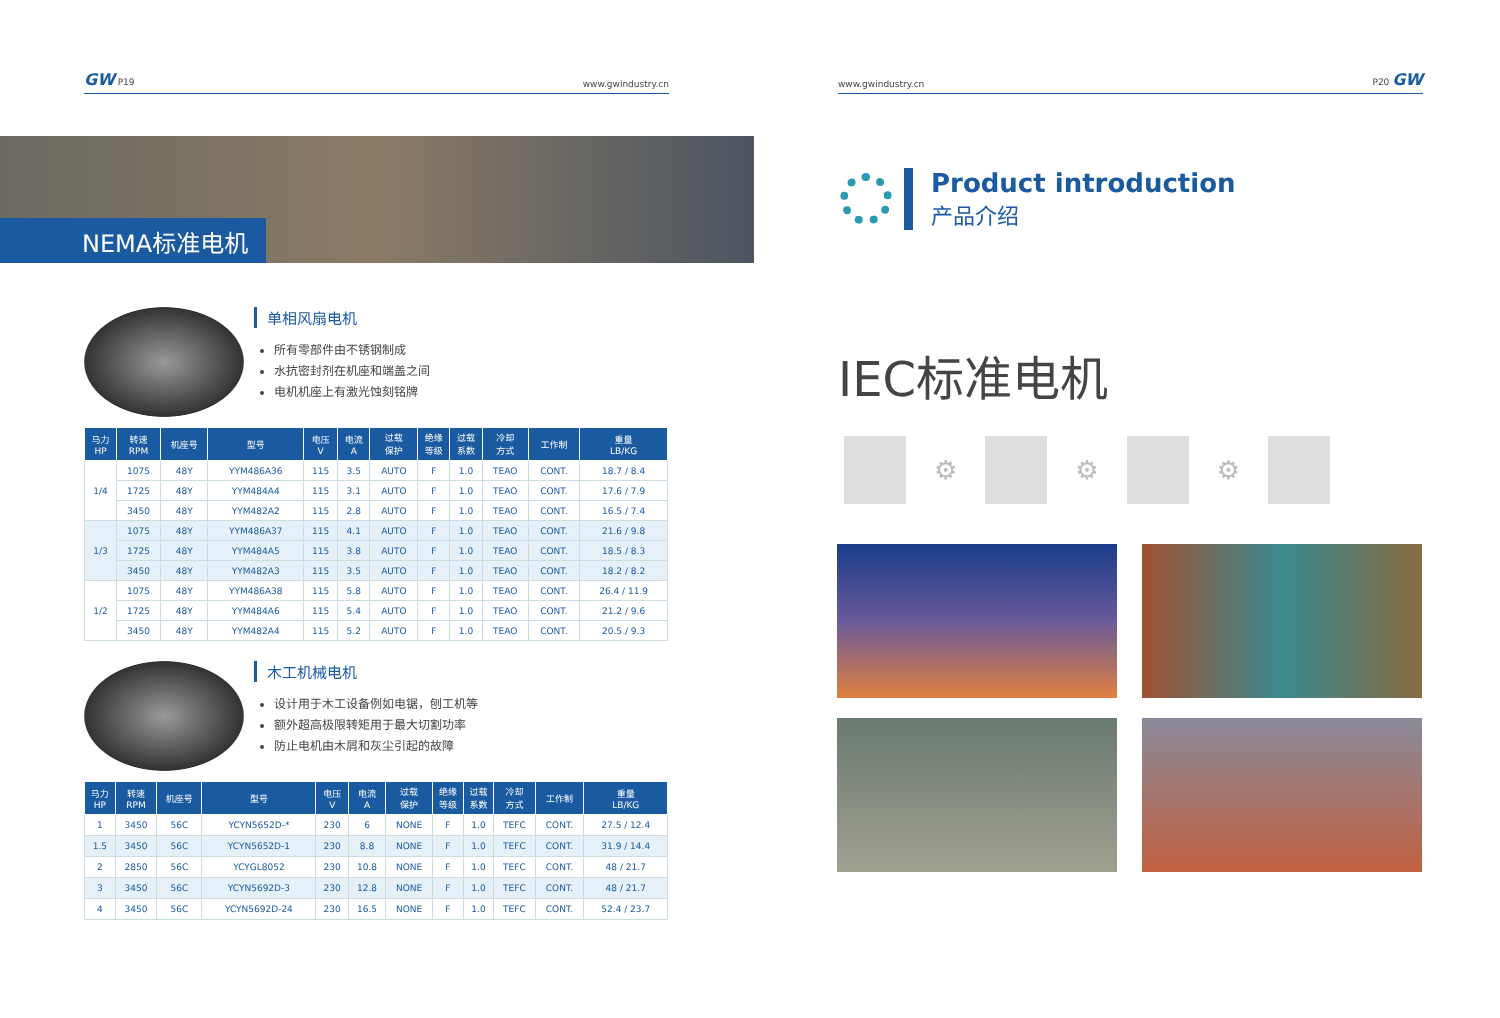GW P19 www.gwindustry.cn
NEMA标准电机
单相风扇电机
所有零部件由不锈钢制成
水抗密封剂在机座和端盖之间
电机机座上有激光蚀刻铭牌
| 马力 HP | 转速 RPM | 机座号 | 型号 | 电压 V | 电流 A | 过载 保护 | 绝缘 等级 | 过载 系数 | 冷却 方式 | 工作制 | 重量 LB/KG |
| --- | --- | --- | --- | --- | --- | --- | --- | --- | --- | --- | --- |
| 1/4 | 1075 | 48Y | YYM486A36 | 115 | 3.5 | AUTO | F | 1.0 | TEAO | CONT. | 18.7 / 8.4 |
| | 1725 | 48Y | YYM484A4 | 115 | 3.1 | AUTO | F | 1.0 | TEAO | CONT. | 17.6 / 7.9 |
| | 3450 | 48Y | YYM482A2 | 115 | 2.8 | AUTO | F | 1.0 | TEAO | CONT. | 16.5 / 7.4 |
| 1/3 | 1075 | 48Y | YYM486A37 | 115 | 4.1 | AUTO | F | 1.0 | TEAO | CONT. | 21.6 / 9.8 |
| | 1725 | 48Y | YYM484A5 | 115 | 3.8 | AUTO | F | 1.0 | TEAO | CONT. | 18.5 / 8.3 |
| | 3450 | 48Y | YYM482A3 | 115 | 3.5 | AUTO | F | 1.0 | TEAO | CONT. | 18.2 / 8.2 |
| 1/2 | 1075 | 48Y | YYM486A38 | 115 | 5.8 | AUTO | F | 1.0 | TEAO | CONT. | 26.4 / 11.9 |
| | 1725 | 48Y | YYM484A6 | 115 | 5.4 | AUTO | F | 1.0 | TEAO | CONT. | 21.2 / 9.6 |
| | 3450 | 48Y | YYM482A4 | 115 | 5.2 | AUTO | F | 1.0 | TEAO | CONT. | 20.5 / 9.3 |
木工机械电机
设计用于木工设备例如电锯，刨工机等
额外超高极限转矩用于最大切割功率
防止电机由木屑和灰尘引起的故障
| 马力 HP | 转速 RPM | 机座号 | 型号 | 电压 V | 电流 A | 过载 保护 | 绝缘 等级 | 过载 系数 | 冷却 方式 | 工作制 | 重量 LB/KG |
| --- | --- | --- | --- | --- | --- | --- | --- | --- | --- | --- | --- |
| 1 | 3450 | 56C | YCYN5652D-* | 230 | 6 | NONE | F | 1.0 | TEFC | CONT. | 27.5 / 12.4 |
| 1.5 | 3450 | 56C | YCYN5652D-1 | 230 | 8.8 | NONE | F | 1.0 | TEFC | CONT. | 31.9 / 14.4 |
| 2 | 2850 | 56C | YCYGL8052 | 230 | 10.8 | NONE | F | 1.0 | TEFC | CONT. | 48 / 21.7 |
| 3 | 3450 | 56C | YCYN5692D-3 | 230 | 12.8 | NONE | F | 1.0 | TEFC | CONT. | 48 / 21.7 |
| 4 | 3450 | 56C | YCYN5692D-24 | 230 | 16.5 | NONE | F | 1.0 | TEFC | CONT. | 52.4 / 23.7 |
www.gwindustry.cn P20 GW
Product introduction
产品介绍
IEC标准电机
⚙ ⚙ ⚙